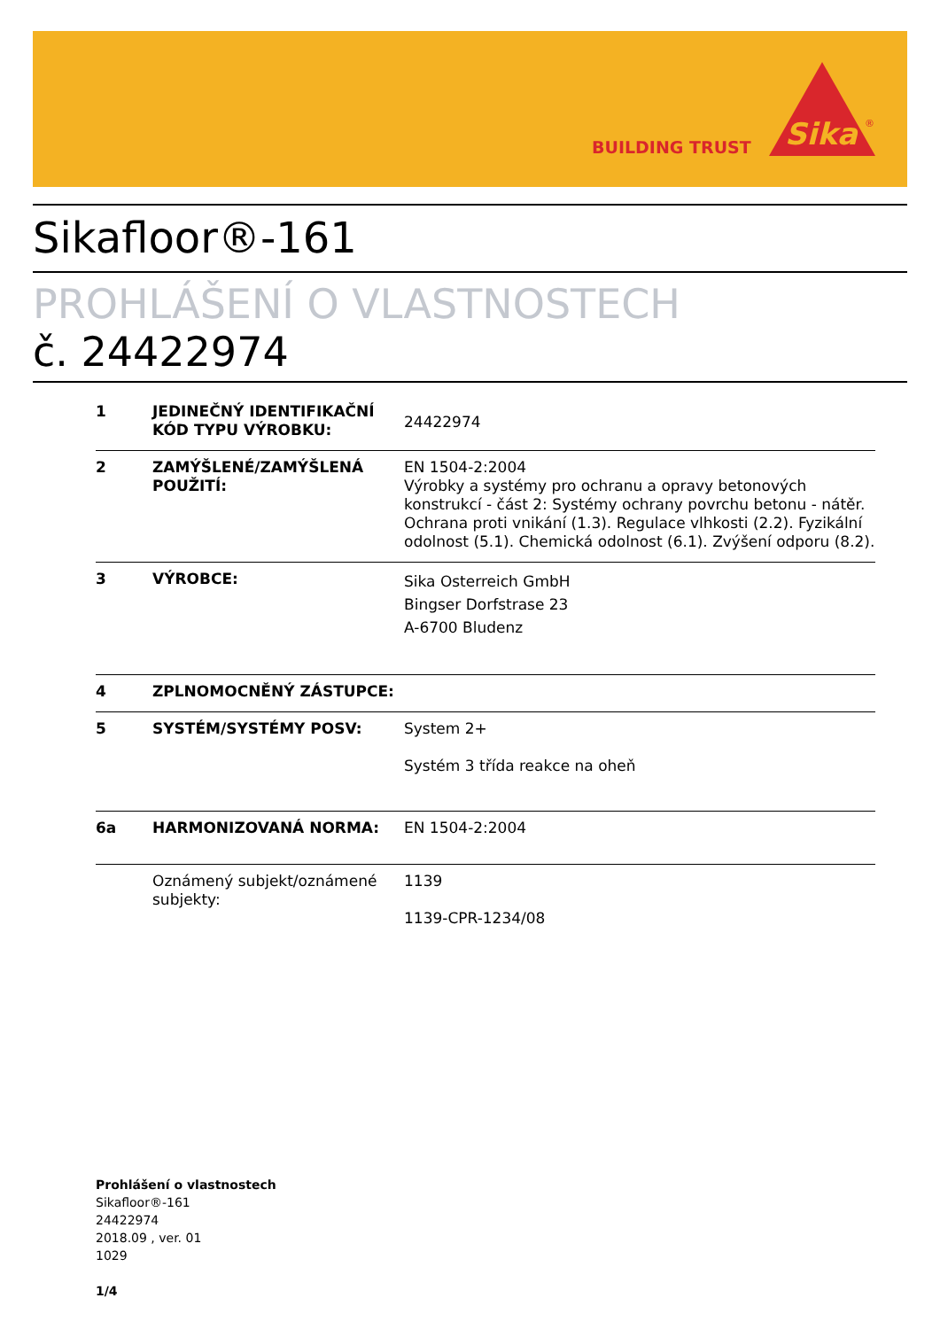BUILDING TRUST
Sika
®
Sikafloor®-161
PROHLÁŠENÍ O VLASTNOSTECH
č. 24422974
| 1 | JEDINEČNÝ IDENTIFIKAČNÍ KÓD TYPU VÝROBKU: | 24422974 |
| 2 | ZAMÝŠLENÉ/ZAMÝŠLENÁ POUŽITÍ: | EN 1504-2:2004 Výrobky a systémy pro ochranu a opravy betonových konstrukcí - část 2: Systémy ochrany povrchu betonu - nátěr. Ochrana proti vnikání (1.3). Regulace vlhkosti (2.2). Fyzikální odolnost (5.1). Chemická odolnost (6.1). Zvýšení odporu (8.2). |
| 3 | VÝROBCE: | Sika Osterreich GmbH Bingser Dorfstrase 23 A-6700 Bludenz |
| 4 | ZPLNOMOCNĚNÝ ZÁSTUPCE: | |
| 5 | SYSTÉM/SYSTÉMY POSV: | System 2+ Systém 3 třída reakce na oheň |
| 6a | HARMONIZOVANÁ NORMA: | EN 1504-2:2004 |
| | Oznámený subjekt/oznámené subjekty: | 1139 1139-CPR-1234/08 |
Prohlášení o vlastnostech
Sikafloor®-161
24422974
2018.09 , ver. 01
1029
1/4